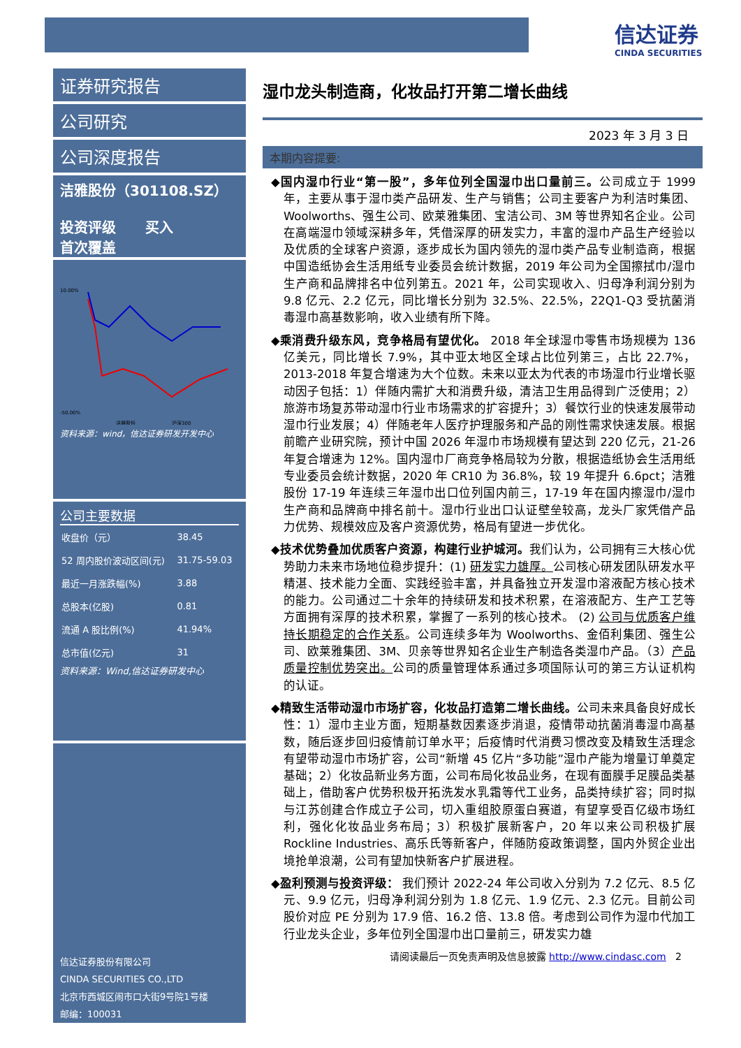信达证券
CINDA SECURITIES
证券研究报告
公司研究
公司深度报告
洁雅股份（301108.SZ）
投资评级 买入
首次覆盖
10.00%
-50.00%
洁雅股份
沪深300
资料来源：wind，信达证券研发开发中心
公司主要数据
| 收盘价（元） | 38.45 |
| 52 周内股价波动区间(元) | 31.75-59.03 |
| 最近一月涨跌幅(%) | 3.88 |
| 总股本(亿股) | 0.81 |
| 流通 A 股比例(%) | 41.94% |
| 总市值(亿元) | 31 |
资料来源：Wind,信达证券研发中心
信达证券股份有限公司
CINDA SECURITIES CO.,LTD
北京市西城区闹市口大街9号院1号楼
邮编：100031
湿巾龙头制造商，化妆品打开第二增长曲线
2023 年 3 月 3 日
本期内容提要:
◆国内湿巾行业“第一股”，多年位列全国湿巾出口量前三。公司成立于 1999 年，主要从事于湿巾类产品研发、生产与销售；公司主要客户为利洁时集团、Woolworths、强生公司、欧莱雅集团、宝洁公司、3M 等世界知名企业。公司在高端湿巾领域深耕多年，凭借深厚的研发实力，丰富的湿巾产品生产经验以及优质的全球客户资源，逐步成长为国内领先的湿巾类产品专业制造商，根据中国造纸协会生活用纸专业委员会统计数据，2019 年公司为全国擦拭巾/湿巾生产商和品牌排名中位列第五。2021 年，公司实现收入、归母净利润分别为 9.8 亿元、2.2 亿元，同比增长分别为 32.5%、22.5%，22Q1-Q3 受抗菌消毒湿巾高基数影响，收入业绩有所下降。
◆乘消费升级东风，竞争格局有望优化。 2018 年全球湿巾零售市场规模为 136 亿美元，同比增长 7.9%，其中亚太地区全球占比位列第三，占比 22.7%，2013-2018 年复合增速为大个位数。未来以亚太为代表的市场湿巾行业增长驱动因子包括：1）伴随内需扩大和消费升级，清洁卫生用品得到广泛使用；2）旅游市场复苏带动湿巾行业市场需求的扩容提升；3）餐饮行业的快速发展带动湿巾行业发展；4）伴随老年人医疗护理服务和产品的刚性需求快速发展。根据前瞻产业研究院，预计中国 2026 年湿巾市场规模有望达到 220 亿元，21-26 年复合增速为 12%。国内湿巾厂商竞争格局较为分散，根据造纸协会生活用纸专业委员会统计数据，2020 年 CR10 为 36.8%，较 19 年提升 6.6pct；洁雅股份 17-19 年连续三年湿巾出口位列国内前三，17-19 年在国内擦湿巾/湿巾生产商和品牌商中排名前十。湿巾行业出口认证壁垒较高，龙头厂家凭借产品力优势、规模效应及客户资源优势，格局有望进一步优化。
◆技术优势叠加优质客户资源，构建行业护城河。我们认为，公司拥有三大核心优势助力未来市场地位稳步提升：(1) 研发实力雄厚。公司核心研发团队研发水平精湛、技术能力全面、实践经验丰富，并具备独立开发湿巾溶液配方核心技术的能力。公司通过二十余年的持续研发和技术积累，在溶液配方、生产工艺等方面拥有深厚的技术积累，掌握了一系列的核心技术。 (2) 公司与优质客户维持长期稳定的合作关系。公司连续多年为 Woolworths、金佰利集团、强生公司、欧莱雅集团、3M、贝亲等世界知名企业生产制造各类湿巾产品。（3）产品质量控制优势突出。公司的质量管理体系通过多项国际认可的第三方认证机构的认证。
◆精致生活带动湿巾市场扩容，化妆品打造第二增长曲线。公司未来具备良好成长性：1）湿巾主业方面，短期基数因素逐步消退，疫情带动抗菌消毒湿巾高基数，随后逐步回归疫情前订单水平；后疫情时代消费习惯改变及精致生活理念有望带动湿巾市场扩容，公司“新增 45 亿片“多功能”湿巾产能为增量订单奠定基础；2）化妆品新业务方面，公司布局化妆品业务，在现有面膜手足膜品类基础上，借助客户优势积极开拓洗发水乳霜等代工业务，品类持续扩容；同时拟与江苏创建合作成立子公司，切入重组胶原蛋白赛道，有望享受百亿级市场红利，强化化妆品业务布局；3）积极扩展新客户，20 年以来公司积极扩展 Rockline Industries、高乐氏等新客户，伴随防疫政策调整，国内外贸企业出境抢单浪潮，公司有望加快新客户扩展进程。
◆盈利预测与投资评级： 我们预计 2022-24 年公司收入分别为 7.2 亿元、8.5 亿元、9.9 亿元，归母净利润分别为 1.8 亿元、1.9 亿元、2.3 亿元。目前公司股价对应 PE 分别为 17.9 倍、16.2 倍、13.8 倍。考虑到公司作为湿巾代加工行业龙头企业，多年位列全国湿巾出口量前三，研发实力雄
请阅读最后一页免责声明及信息披露 http://www.cindasc.com 2